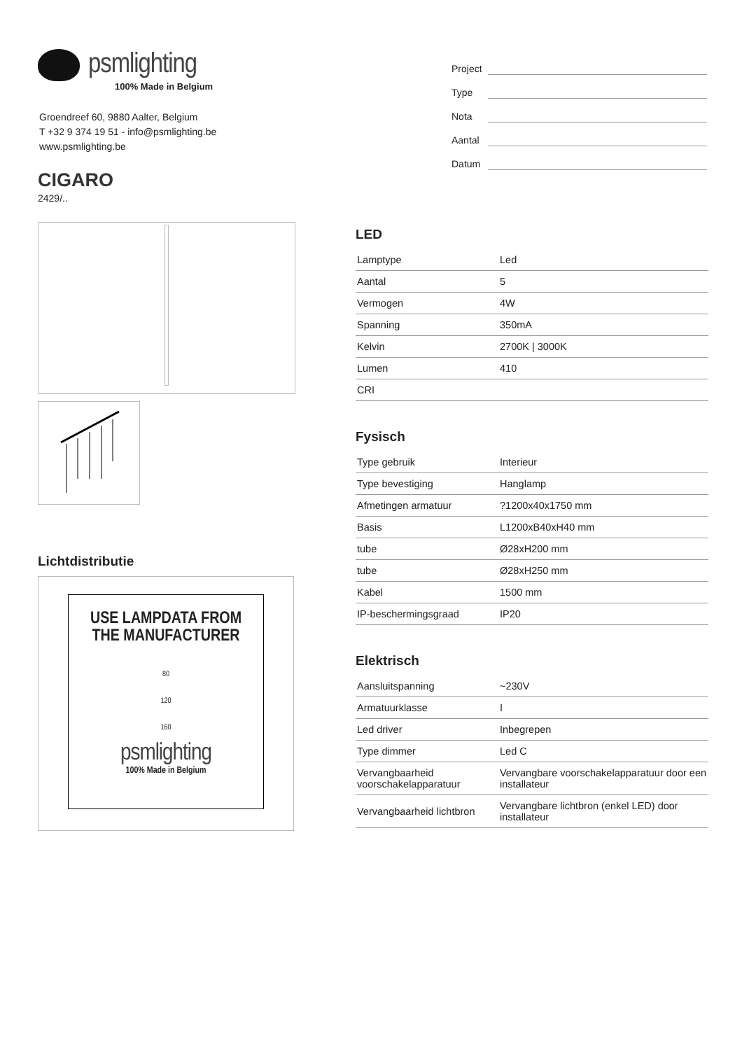psmlighting
100% Made in Belgium
Groendreef 60, 9880 Aalter, Belgium
T +32 9 374 19 51 - info@psmlighting.be
www.psmlighting.be
CIGARO
2429/..
Lichtdistributie
USE LAMPDATA FROM
THE MANUFACTURER
80
120
160
psmlighting
100% Made in Belgium
Project
Type
Nota
Aantal
Datum
LED
| Lamptype | Led |
| Aantal | 5 |
| Vermogen | 4W |
| Spanning | 350mA |
| Kelvin | 2700K / 3000K |
| Lumen | 410 |
| CRI | |
Fysisch
| Type gebruik | Interieur |
| Type bevestiging | Hanglamp |
| Afmetingen armatuur | ?1200x40x1750 mm |
| Basis | L1200xB40xH40 mm |
| tube | Ø28xH200 mm |
| tube | Ø28xH250 mm |
| Kabel | 1500 mm |
| IP-beschermingsgraad | IP20 |
Elektrisch
| Aansluitspanning | ~230V |
| Armatuurklasse | I |
| Led driver | Inbegrepen |
| Type dimmer | Led C |
| Vervangbaarheid voorschakelapparatuur | Vervangbare voorschakelapparatuur door een installateur |
| Vervangbaarheid lichtbron | Vervangbare lichtbron (enkel LED) door installateur |